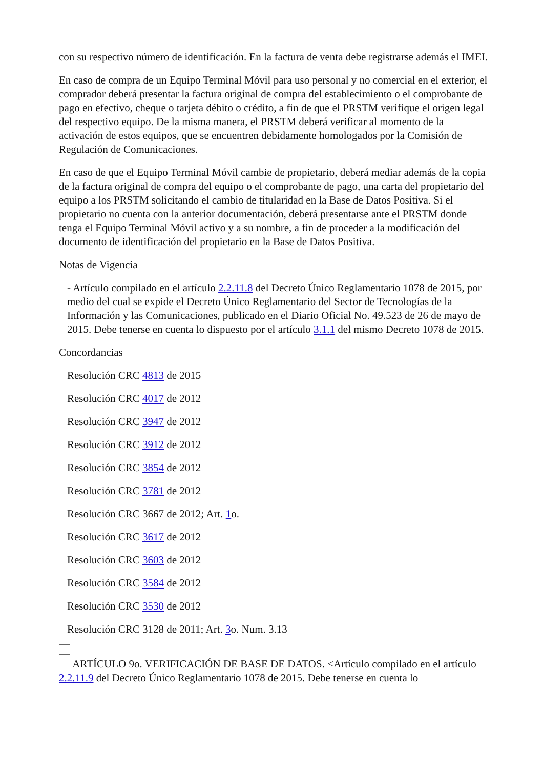con su respectivo número de identificación. En la factura de venta debe registrarse además el IMEI.
En caso de compra de un Equipo Terminal Móvil para uso personal y no comercial en el exterior, el comprador deberá presentar la factura original de compra del establecimiento o el comprobante de pago en efectivo, cheque o tarjeta débito o crédito, a fin de que el PRSTM verifique el origen legal del respectivo equipo. De la misma manera, el PRSTM deberá verificar al momento de la activación de estos equipos, que se encuentren debidamente homologados por la Comisión de Regulación de Comunicaciones.
En caso de que el Equipo Terminal Móvil cambie de propietario, deberá mediar además de la copia de la factura original de compra del equipo o el comprobante de pago, una carta del propietario del equipo a los PRSTM solicitando el cambio de titularidad en la Base de Datos Positiva. Si el propietario no cuenta con la anterior documentación, deberá presentarse ante el PRSTM donde tenga el Equipo Terminal Móvil activo y a su nombre, a fin de proceder a la modificación del documento de identificación del propietario en la Base de Datos Positiva.
Notas de Vigencia
- Artículo compilado en el artículo 2.2.11.8 del Decreto Único Reglamentario 1078 de 2015, por medio del cual se expide el Decreto Único Reglamentario del Sector de Tecnologías de la Información y las Comunicaciones, publicado en el Diario Oficial No. 49.523 de 26 de mayo de 2015. Debe tenerse en cuenta lo dispuesto por el artículo 3.1.1 del mismo Decreto 1078 de 2015.
Concordancias
Resolución CRC 4813 de 2015
Resolución CRC 4017 de 2012
Resolución CRC 3947 de 2012
Resolución CRC 3912 de 2012
Resolución CRC 3854 de 2012
Resolución CRC 3781 de 2012
Resolución CRC 3667 de 2012; Art. 1o.
Resolución CRC 3617 de 2012
Resolución CRC 3603 de 2012
Resolución CRC 3584 de 2012
Resolución CRC 3530 de 2012
Resolución CRC 3128 de 2011; Art. 3o. Num. 3.13
ARTÍCULO 9o. VERIFICACIÓN DE BASE DE DATOS. <Artículo compilado en el artículo 2.2.11.9 del Decreto Único Reglamentario 1078 de 2015. Debe tenerse en cuenta lo